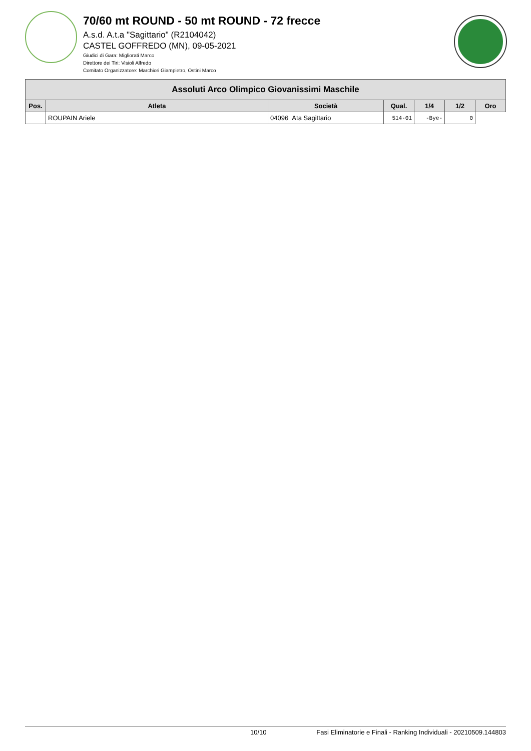70/60 mt ROUND - 50 mt ROUND - 72 frecce
A.s.d. A.t.a "Sagittario" (R2104042)
CASTEL GOFFREDO (MN), 09-05-2021
Giudici di Gara: Migliorati Marco
Direttore dei Tiri: Visioli Alfredo
Comitato Organizzatore: Marchiori Giampietro, Ostini Marco
| Assoluti Arco Olimpico Giovanissimi Maschile | | | | | | |
| --- | --- | --- | --- | --- | --- | --- |
| Pos. | Atleta | Società | Qual. | 1/4 | 1/2 | Oro |
| | ROUPAIN Ariele | 04096 Ata Sagittario | 514-01 | -Bye- | 0 | |
10/10 Fasi Eliminatorie e Finali - Ranking Individuali - 20210509.144803